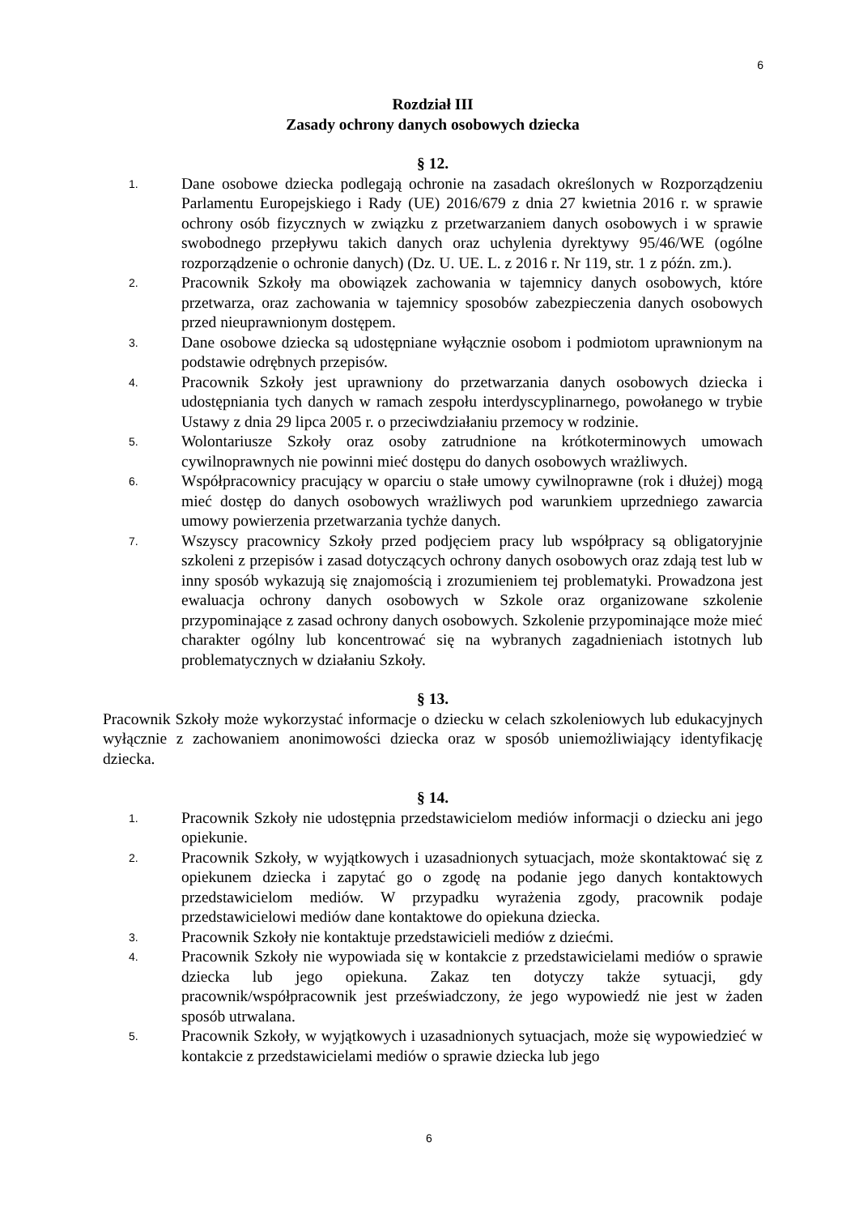6
Rozdział III
Zasady ochrony danych osobowych dziecka
§ 12.
1.
Dane osobowe dziecka podlegają ochronie na zasadach określonych w Rozporządzeniu Parlamentu Europejskiego i Rady (UE) 2016/679 z dnia 27 kwietnia 2016 r. w sprawie ochrony osób fizycznych w związku z przetwarzaniem danych osobowych i w sprawie swobodnego przepływu takich danych oraz uchylenia dyrektywy 95/46/WE (ogólne rozporządzenie o ochronie danych) (Dz. U. UE. L. z 2016 r. Nr 119, str. 1 z późn. zm.).
2.
Pracownik Szkoły ma obowiązek zachowania w tajemnicy danych osobowych, które przetwarza, oraz zachowania w tajemnicy sposobów zabezpieczenia danych osobowych przed nieuprawnionym dostępem.
3.
Dane osobowe dziecka są udostępniane wyłącznie osobom i podmiotom uprawnionym na podstawie odrębnych przepisów.
4.
Pracownik Szkoły jest uprawniony do przetwarzania danych osobowych dziecka i udostępniania tych danych w ramach zespołu interdyscyplinarnego, powołanego w trybie Ustawy z dnia 29 lipca 2005 r. o przeciwdziałaniu przemocy w rodzinie.
5.
Wolontariusze Szkoły oraz osoby zatrudnione na krótkoterminowych umowach cywilnoprawnych nie powinni mieć dostępu do danych osobowych wrażliwych.
6.
Współpracownicy pracujący w oparciu o stałe umowy cywilnoprawne (rok i dłużej) mogą mieć dostęp do danych osobowych wrażliwych pod warunkiem uprzedniego zawarcia umowy powierzenia przetwarzania tychże danych.
7.
Wszyscy pracownicy Szkoły przed podjęciem pracy lub współpracy są obligatoryjnie szkoleni z przepisów i zasad dotyczących ochrony danych osobowych oraz zdają test lub w inny sposób wykazują się znajomością i zrozumieniem tej problematyki. Prowadzona jest ewaluacja ochrony danych osobowych w Szkole oraz organizowane szkolenie przypominające z zasad ochrony danych osobowych. Szkolenie przypominające może mieć charakter ogólny lub koncentrować się na wybranych zagadnieniach istotnych lub problematycznych w działaniu Szkoły.
§ 13.
Pracownik Szkoły może wykorzystać informacje o dziecku w celach szkoleniowych lub edukacyjnych wyłącznie z zachowaniem anonimowości dziecka oraz w sposób uniemożliwiający identyfikację dziecka.
§ 14.
1.
Pracownik Szkoły nie udostępnia przedstawicielom mediów informacji o dziecku ani jego opiekunie.
2.
Pracownik Szkoły, w wyjątkowych i uzasadnionych sytuacjach, może skontaktować się z opiekunem dziecka i zapytać go o zgodę na podanie jego danych kontaktowych przedstawicielom mediów. W przypadku wyrażenia zgody, pracownik podaje przedstawicielowi mediów dane kontaktowe do opiekuna dziecka.
3.
Pracownik Szkoły nie kontaktuje przedstawicieli mediów z dziećmi.
4.
Pracownik Szkoły nie wypowiada się w kontakcie z przedstawicielami mediów o sprawie dziecka lub jego opiekuna. Zakaz ten dotyczy także sytuacji, gdy pracownik/współpracownik jest przeświadczony, że jego wypowiedź nie jest w żaden sposób utrwalana.
5.
Pracownik Szkoły, w wyjątkowych i uzasadnionych sytuacjach, może się wypowiedzieć w kontakcie z przedstawicielami mediów o sprawie dziecka lub jego
6